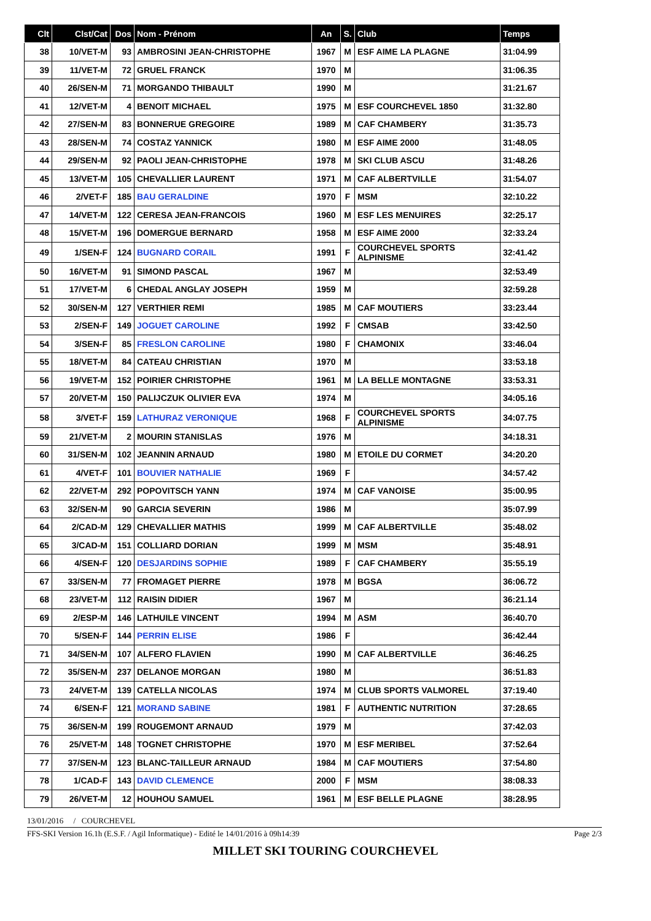| Clt | Clst/Cat | Dos | Nom - Prénom | An | S. | Club | Temps |
| --- | --- | --- | --- | --- | --- | --- | --- |
| 38 | 10/VET-M | 93 | AMBROSINI JEAN-CHRISTOPHE | 1967 | M | ESF AIME LA PLAGNE | 31:04.99 |
| 39 | 11/VET-M | 72 | GRUEL FRANCK | 1970 | M | | 31:06.35 |
| 40 | 26/SEN-M | 71 | MORGANDO THIBAULT | 1990 | M | | 31:21.67 |
| 41 | 12/VET-M | 4 | BENOIT MICHAEL | 1975 | M | ESF COURCHEVEL 1850 | 31:32.80 |
| 42 | 27/SEN-M | 83 | BONNERUE GREGOIRE | 1989 | M | CAF CHAMBERY | 31:35.73 |
| 43 | 28/SEN-M | 74 | COSTAZ YANNICK | 1980 | M | ESF AIME 2000 | 31:48.05 |
| 44 | 29/SEN-M | 92 | PAOLI JEAN-CHRISTOPHE | 1978 | M | SKI CLUB ASCU | 31:48.26 |
| 45 | 13/VET-M | 105 | CHEVALLIER LAURENT | 1971 | M | CAF ALBERTVILLE | 31:54.07 |
| 46 | 2/VET-F | 185 | BAU GERALDINE | 1970 | F | MSM | 32:10.22 |
| 47 | 14/VET-M | 122 | CERESA JEAN-FRANCOIS | 1960 | M | ESF LES MENUIRES | 32:25.17 |
| 48 | 15/VET-M | 196 | DOMERGUE BERNARD | 1958 | M | ESF AIME 2000 | 32:33.24 |
| 49 | 1/SEN-F | 124 | BUGNARD CORAIL | 1991 | F | COURCHEVEL SPORTS ALPINISME | 32:41.42 |
| 50 | 16/VET-M | 91 | SIMOND PASCAL | 1967 | M | | 32:53.49 |
| 51 | 17/VET-M | 6 | CHEDAL ANGLAY JOSEPH | 1959 | M | | 32:59.28 |
| 52 | 30/SEN-M | 127 | VERTHIER REMI | 1985 | M | CAF MOUTIERS | 33:23.44 |
| 53 | 2/SEN-F | 149 | JOGUET CAROLINE | 1992 | F | CMSAB | 33:42.50 |
| 54 | 3/SEN-F | 85 | FRESLON CAROLINE | 1980 | F | CHAMONIX | 33:46.04 |
| 55 | 18/VET-M | 84 | CATEAU CHRISTIAN | 1970 | M | | 33:53.18 |
| 56 | 19/VET-M | 152 | POIRIER CHRISTOPHE | 1961 | M | LA BELLE MONTAGNE | 33:53.31 |
| 57 | 20/VET-M | 150 | PALIJCZUK OLIVIER EVA | 1974 | M | | 34:05.16 |
| 58 | 3/VET-F | 159 | LATHURAZ VERONIQUE | 1968 | F | COURCHEVEL SPORTS ALPINISME | 34:07.75 |
| 59 | 21/VET-M | 2 | MOURIN STANISLAS | 1976 | M | | 34:18.31 |
| 60 | 31/SEN-M | 102 | JEANNIN ARNAUD | 1980 | M | ETOILE DU CORMET | 34:20.20 |
| 61 | 4/VET-F | 101 | BOUVIER NATHALIE | 1969 | F | | 34:57.42 |
| 62 | 22/VET-M | 292 | POPOVITSCH YANN | 1974 | M | CAF VANOISE | 35:00.95 |
| 63 | 32/SEN-M | 90 | GARCIA SEVERIN | 1986 | M | | 35:07.99 |
| 64 | 2/CAD-M | 129 | CHEVALLIER MATHIS | 1999 | M | CAF ALBERTVILLE | 35:48.02 |
| 65 | 3/CAD-M | 151 | COLLIARD DORIAN | 1999 | M | MSM | 35:48.91 |
| 66 | 4/SEN-F | 120 | DESJARDINS SOPHIE | 1989 | F | CAF CHAMBERY | 35:55.19 |
| 67 | 33/SEN-M | 77 | FROMAGET PIERRE | 1978 | M | BGSA | 36:06.72 |
| 68 | 23/VET-M | 112 | RAISIN DIDIER | 1967 | M | | 36:21.14 |
| 69 | 2/ESP-M | 146 | LATHUILE VINCENT | 1994 | M | ASM | 36:40.70 |
| 70 | 5/SEN-F | 144 | PERRIN ELISE | 1986 | F | | 36:42.44 |
| 71 | 34/SEN-M | 107 | ALFERO FLAVIEN | 1990 | M | CAF ALBERTVILLE | 36:46.25 |
| 72 | 35/SEN-M | 237 | DELANOE MORGAN | 1980 | M | | 36:51.83 |
| 73 | 24/VET-M | 139 | CATELLA NICOLAS | 1974 | M | CLUB SPORTS VALMOREL | 37:19.40 |
| 74 | 6/SEN-F | 121 | MORAND SABINE | 1981 | F | AUTHENTIC NUTRITION | 37:28.65 |
| 75 | 36/SEN-M | 199 | ROUGEMONT ARNAUD | 1979 | M | | 37:42.03 |
| 76 | 25/VET-M | 148 | TOGNET CHRISTOPHE | 1970 | M | ESF MERIBEL | 37:52.64 |
| 77 | 37/SEN-M | 123 | BLANC-TAILLEUR ARNAUD | 1984 | M | CAF MOUTIERS | 37:54.80 |
| 78 | 1/CAD-F | 143 | DAVID CLEMENCE | 2000 | F | MSM | 38:08.33 |
| 79 | 26/VET-M | 12 | HOUHOU SAMUEL | 1961 | M | ESF BELLE PLAGNE | 38:28.95 |
13/01/2016 / COURCHEVEL
FFS-SKI Version 16.1h (E.S.F. / Agil Informatique) - Edité le 14/01/2016 à 09h14:39 Page 2/3
MILLET SKI TOURING COURCHEVEL